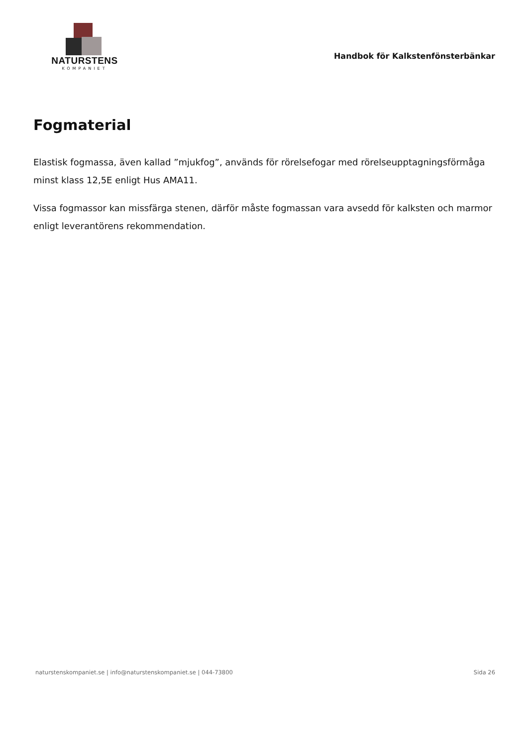NATURSTENS
KOMPANIET
Handbok för Kalkstenfönsterbänkar
Fogmaterial
Elastisk fogmassa, även kallad ”mjukfog”, används för rörelsefogar med rörelseupptagningsförmåga minst klass 12,5E enligt Hus AMA11.
Vissa fogmassor kan missfärga stenen, därför måste fogmassan vara avsedd för kalksten och marmor enligt leverantörens rekommendation.
naturstenskompaniet.se | info@naturstenskompaniet.se | 044-73800 Sida 26